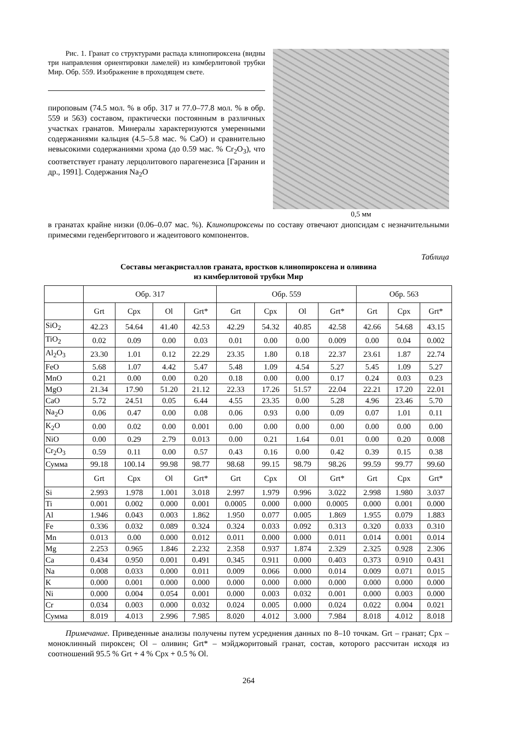Рис. 1. Гранат со структурами распада клинопироксена (видны три направления ориентировки ламелей) из кимберлитовой трубки Мир. Обр. 559. Изображение в проходящем свете.
пироповым (74.5 мол. % в обр. 317 и 77.0–77.8 мол. % в обр. 559 и 563) составом, практически постоянным в различных участках гранатов. Минералы характеризуются умеренными содержаниями кальция (4.5–5.8 мас. % CaO) и сравнительно невысокими содержаниями хрома (до 0.59 мас. % Cr<sub>2</sub>O<sub>3</sub>), что соответствует гранату лерцолитового парагенезиса [Гаранин и др., 1991]. Содержания Na<sub>2</sub>O
0,5 мм
в гранатах крайне низки (0.06–0.07 мас. %). Клинопироксены по составу отвечают диопсидам с незначительными примесями геденбергитового и жадеитового компонентов.
Таблица
Составы мегакристаллов граната, вростков клинопироксена и оливина
из кимберлитовой трубки Мир
| | Обр. 317 | | | | Обр. 559 | | | | Обр. 563 | | |
| --- | --- | --- | --- | --- | --- | --- | --- | --- | --- | --- | --- |
| | Grt | Cpx | Ol | Grt* | Grt | Cpx | Ol | Grt* | Grt | Cpx | Grt* |
| SiO<sub>2</sub> | 42.23 | 54.64 | 41.40 | 42.53 | 42.29 | 54.32 | 40.85 | 42.58 | 42.66 | 54.68 | 43.15 |
| TiO<sub>2</sub> | 0.02 | 0.09 | 0.00 | 0.03 | 0.01 | 0.00 | 0.00 | 0.009 | 0.00 | 0.04 | 0.002 |
| Al<sub>2</sub>O<sub>3</sub> | 23.30 | 1.01 | 0.12 | 22.29 | 23.35 | 1.80 | 0.18 | 22.37 | 23.61 | 1.87 | 22.74 |
| FeO | 5.68 | 1.07 | 4.42 | 5.47 | 5.48 | 1.09 | 4.54 | 5.27 | 5.45 | 1.09 | 5.27 |
| MnO | 0.21 | 0.00 | 0.00 | 0.20 | 0.18 | 0.00 | 0.00 | 0.17 | 0.24 | 0.03 | 0.23 |
| MgO | 21.34 | 17.90 | 51.20 | 21.12 | 22.33 | 17.26 | 51.57 | 22.04 | 22.21 | 17.20 | 22.01 |
| CaO | 5.72 | 24.51 | 0.05 | 6.44 | 4.55 | 23.35 | 0.00 | 5.28 | 4.96 | 23.46 | 5.70 |
| Na<sub>2</sub>O | 0.06 | 0.47 | 0.00 | 0.08 | 0.06 | 0.93 | 0.00 | 0.09 | 0.07 | 1.01 | 0.11 |
| K<sub>2</sub>O | 0.00 | 0.02 | 0.00 | 0.001 | 0.00 | 0.00 | 0.00 | 0.00 | 0.00 | 0.00 | 0.00 |
| NiO | 0.00 | 0.29 | 2.79 | 0.013 | 0.00 | 0.21 | 1.64 | 0.01 | 0.00 | 0.20 | 0.008 |
| Cr<sub>2</sub>O<sub>3</sub> | 0.59 | 0.11 | 0.00 | 0.57 | 0.43 | 0.16 | 0.00 | 0.42 | 0.39 | 0.15 | 0.38 |
| Сумма | 99.18 | 100.14 | 99.98 | 98.77 | 98.68 | 99.15 | 98.79 | 98.26 | 99.59 | 99.77 | 99.60 |
| | Grt | Cpx | Ol | Grt* | Grt | Cpx | Ol | Grt* | Grt | Cpx | Grt* |
| Si | 2.993 | 1.978 | 1.001 | 3.018 | 2.997 | 1.979 | 0.996 | 3.022 | 2.998 | 1.980 | 3.037 |
| Ti | 0.001 | 0.002 | 0.000 | 0.001 | 0.0005 | 0.000 | 0.000 | 0.0005 | 0.000 | 0.001 | 0.000 |
| Al | 1.946 | 0.043 | 0.003 | 1.862 | 1.950 | 0.077 | 0.005 | 1.869 | 1.955 | 0.079 | 1.883 |
| Fe | 0.336 | 0.032 | 0.089 | 0.324 | 0.324 | 0.033 | 0.092 | 0.313 | 0.320 | 0.033 | 0.310 |
| Mn | 0.013 | 0.00 | 0.000 | 0.012 | 0.011 | 0.000 | 0.000 | 0.011 | 0.014 | 0.001 | 0.014 |
| Mg | 2.253 | 0.965 | 1.846 | 2.232 | 2.358 | 0.937 | 1.874 | 2.329 | 2.325 | 0.928 | 2.306 |
| Ca | 0.434 | 0.950 | 0.001 | 0.491 | 0.345 | 0.911 | 0.000 | 0.403 | 0.373 | 0.910 | 0.431 |
| Na | 0.008 | 0.033 | 0.000 | 0.011 | 0.009 | 0.066 | 0.000 | 0.014 | 0.009 | 0.071 | 0.015 |
| K | 0.000 | 0.001 | 0.000 | 0.000 | 0.000 | 0.000 | 0.000 | 0.000 | 0.000 | 0.000 | 0.000 |
| Ni | 0.000 | 0.004 | 0.054 | 0.001 | 0.000 | 0.003 | 0.032 | 0.001 | 0.000 | 0.003 | 0.000 |
| Cr | 0.034 | 0.003 | 0.000 | 0.032 | 0.024 | 0.005 | 0.000 | 0.024 | 0.022 | 0.004 | 0.021 |
| Сумма | 8.019 | 4.013 | 2.996 | 7.985 | 8.020 | 4.012 | 3.000 | 7.984 | 8.018 | 4.012 | 8.018 |
Примечание. Приведенные анализы получены путем усреднения данных по 8–10 точкам. Grt – гранат; Cpx – моноклинный пироксен; Ol – оливин; Grt* – мэйджоритовый гранат, состав, которого рассчитан исходя из соотношений 95.5 % Grt + 4 % Cpx + 0.5 % Ol.
264